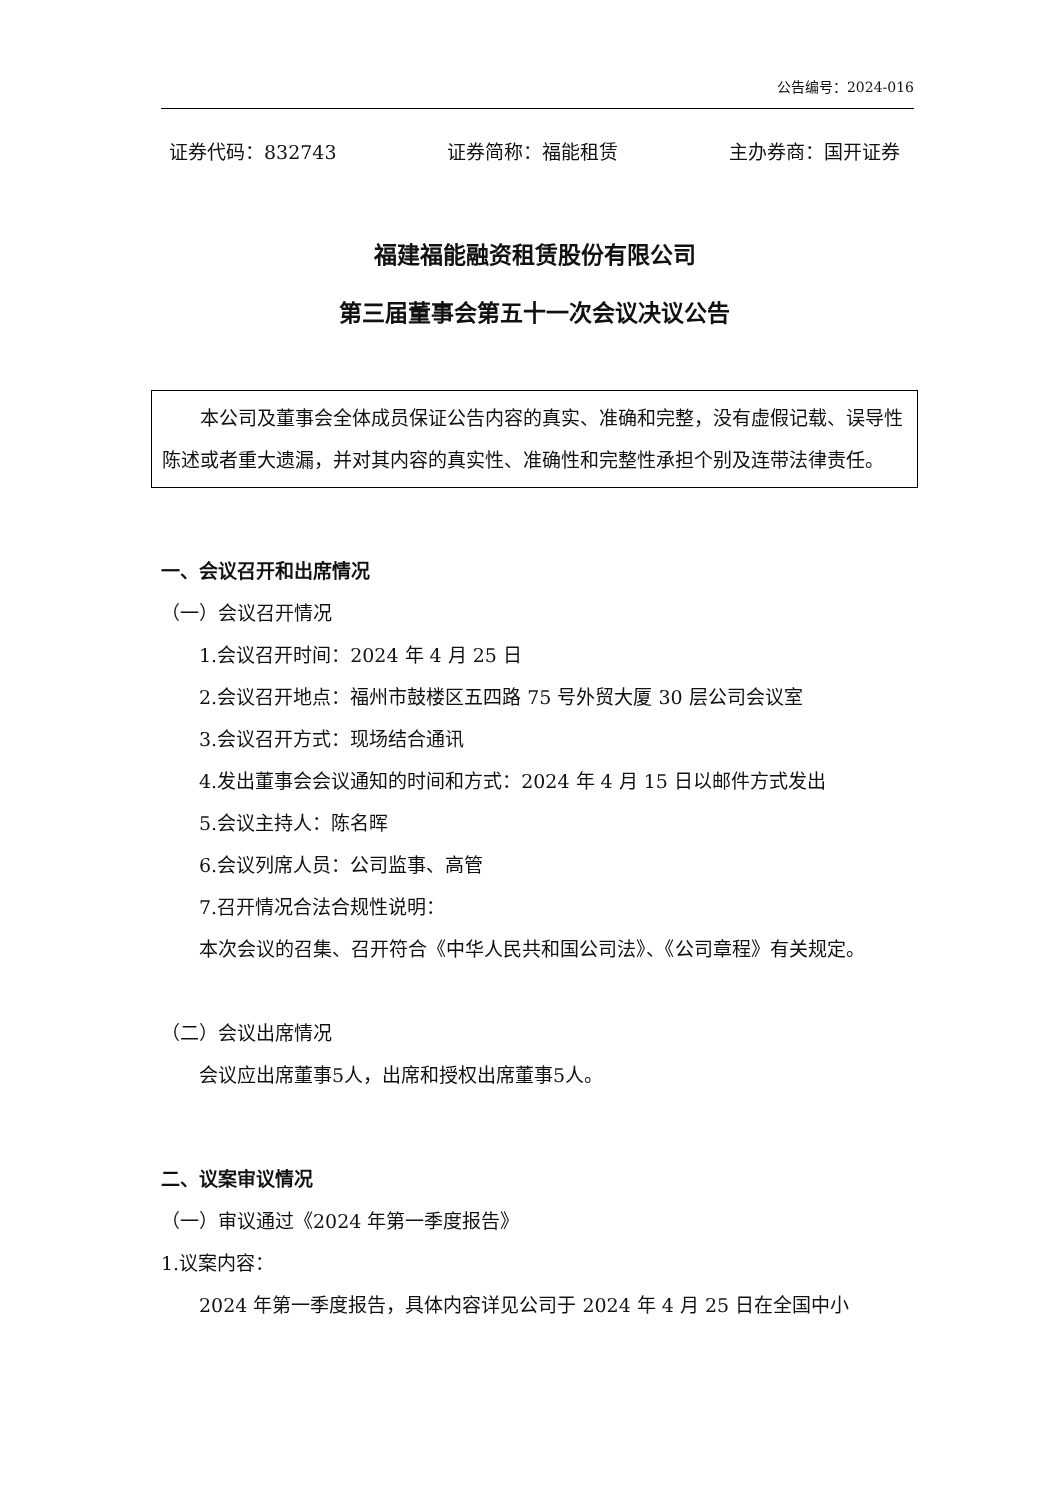公告编号：2024-016
证券代码：832743 证券简称：福能租赁 主办券商：国开证券
福建福能融资租赁股份有限公司
第三届董事会第五十一次会议决议公告
本公司及董事会全体成员保证公告内容的真实、准确和完整，没有虚假记载、误导性陈述或者重大遗漏，并对其内容的真实性、准确性和完整性承担个别及连带法律责任。
一、会议召开和出席情况
（一）会议召开情况
1.会议召开时间：2024 年 4 月 25 日
2.会议召开地点：福州市鼓楼区五四路 75 号外贸大厦 30 层公司会议室
3.会议召开方式：现场结合通讯
4.发出董事会会议通知的时间和方式：2024 年 4 月 15 日以邮件方式发出
5.会议主持人：陈名晖
6.会议列席人员：公司监事、高管
7.召开情况合法合规性说明：
本次会议的召集、召开符合《中华人民共和国公司法》、《公司章程》有关规定。
（二）会议出席情况
会议应出席董事5人，出席和授权出席董事5人。
二、议案审议情况
（一）审议通过《2024 年第一季度报告》
1.议案内容：
2024 年第一季度报告，具体内容详见公司于 2024 年 4 月 25 日在全国中小